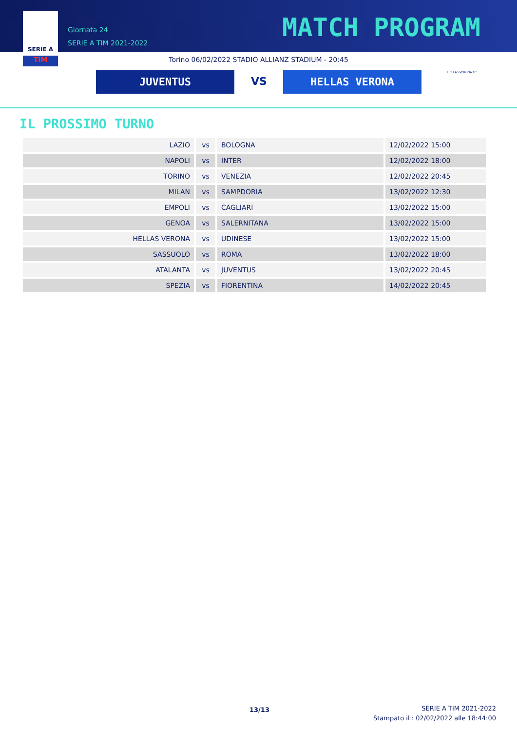SERIE A
TIM
Giornata 24
SERIE A TIM 2021-2022
MATCH PROGRAM
Torino 06/02/2022 STADIO ALLIANZ STADIUM - 20:45
JUVENTUS VS HELLAS VERONA HELLAS VERONA FC
IL PROSSIMO TURNO
| LAZIO | vs | BOLOGNA | 12/02/2022 15:00 |
| NAPOLI | vs | INTER | 12/02/2022 18:00 |
| TORINO | vs | VENEZIA | 12/02/2022 20:45 |
| MILAN | vs | SAMPDORIA | 13/02/2022 12:30 |
| EMPOLI | vs | CAGLIARI | 13/02/2022 15:00 |
| GENOA | vs | SALERNITANA | 13/02/2022 15:00 |
| HELLAS VERONA | vs | UDINESE | 13/02/2022 15:00 |
| SASSUOLO | vs | ROMA | 13/02/2022 18:00 |
| ATALANTA | vs | JUVENTUS | 13/02/2022 20:45 |
| SPEZIA | vs | FIORENTINA | 14/02/2022 20:45 |
13/13
SERIE A TIM 2021-2022
Stampato il : 02/02/2022 alle 18:44:00